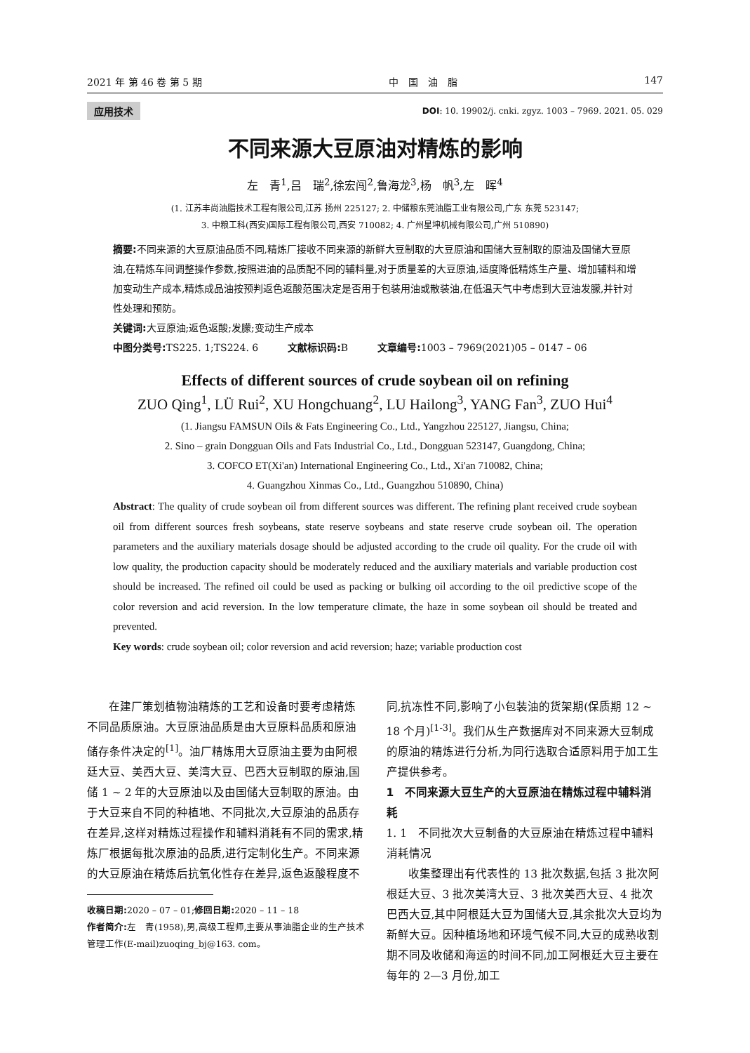2021 年 第 46 卷 第 5 期 中　国　油　脂 147
应用技术 DOI: 10. 19902/j. cnki. zgyz. 1003 – 7969. 2021. 05. 029
不同来源大豆原油对精炼的影响
左　青<sup>1</sup>,吕　瑞<sup>2</sup>,徐宏闯<sup>2</sup>,鲁海龙<sup>3</sup>,杨　帆<sup>3</sup>,左　晖<sup>4</sup>
(1. 江苏丰尚油脂技术工程有限公司,江苏 扬州 225127; 2. 中储粮东莞油脂工业有限公司,广东 东莞 523147;
3. 中粮工科(西安)国际工程有限公司,西安 710082; 4. 广州星坤机械有限公司,广州 510890)
摘要: 不同来源的大豆原油品质不同,精炼厂接收不同来源的新鲜大豆制取的大豆原油和国储大豆制取的原油及国储大豆原油,在精炼车间调整操作参数,按照进油的品质配不同的辅料量,对于质量差的大豆原油,适度降低精炼生产量、增加辅料和增加变动生产成本,精炼成品油按预判返色返酸范围决定是否用于包装用油或散装油,在低温天气中考虑到大豆油发朦,并针对性处理和预防。
关键词: 大豆原油;返色返酸;发朦;变动生产成本
中图分类号: TS225. 1;TS224. 6　　　文献标识码: B　　　文章编号: 1003 – 7969(2021)05 – 0147 – 06
Effects of different sources of crude soybean oil on refining
ZUO Qing<sup>1</sup>, LÜ Rui<sup>2</sup>, XU Hongchuang<sup>2</sup>, LU Hailong<sup>3</sup>, YANG Fan<sup>3</sup>, ZUO Hui<sup>4</sup>
(1. Jiangsu FAMSUN Oils & Fats Engineering Co., Ltd., Yangzhou 225127, Jiangsu, China;
2. Sino – grain Dongguan Oils and Fats Industrial Co., Ltd., Dongguan 523147, Guangdong, China;
3. COFCO ET(Xi'an) International Engineering Co., Ltd., Xi'an 710082, China;
4. Guangzhou Xinmas Co., Ltd., Guangzhou 510890, China)
Abstract: The quality of crude soybean oil from different sources was different. The refining plant received crude soybean oil from different sources fresh soybeans, state reserve soybeans and state reserve crude soybean oil. The operation parameters and the auxiliary materials dosage should be adjusted according to the crude oil quality. For the crude oil with low quality, the production capacity should be moderately reduced and the auxiliary materials and variable production cost should be increased. The refined oil could be used as packing or bulking oil according to the oil predictive scope of the color reversion and acid reversion. In the low temperature climate, the haze in some soybean oil should be treated and prevented.
Key words: crude soybean oil; color reversion and acid reversion; haze; variable production cost
在建厂策划植物油精炼的工艺和设备时要考虑精炼不同品质原油。大豆原油品质是由大豆原料品质和原油储存条件决定的<sup>[1]</sup>。油厂精炼用大豆原油主要为由阿根廷大豆、美西大豆、美湾大豆、巴西大豆制取的原油,国储 1 ~ 2 年的大豆原油以及由国储大豆制取的原油。由于大豆来自不同的种植地、不同批次,大豆原油的品质存在差异,这样对精炼过程操作和辅料消耗有不同的需求,精炼厂根据每批次原油的品质,进行定制化生产。不同来源的大豆原油在精炼后抗氧化性存在差异,返色返酸程度不
收稿日期: 2020 – 07 – 01;修回日期: 2020 – 11 – 18
作者简介: 左　青(1958),男,高级工程师,主要从事油脂企业的生产技术管理工作(E-mail)zuoqing_bj@163. com。
同,抗冻性不同,影响了小包装油的货架期(保质期 12 ~ 18 个月)<sup>[1-3]</sup>。我们从生产数据库对不同来源大豆制成的原油的精炼进行分析,为同行选取合适原料用于加工生产提供参考。
1　不同来源大豆生产的大豆原油在精炼过程中辅料消耗
1. 1　不同批次大豆制备的大豆原油在精炼过程中辅料消耗情况
收集整理出有代表性的 13 批次数据,包括 3 批次阿根廷大豆、3 批次美湾大豆、3 批次美西大豆、4 批次巴西大豆,其中阿根廷大豆为国储大豆,其余批次大豆均为新鲜大豆。因种植场地和环境气候不同,大豆的成熟收割期不同及收储和海运的时间不同,加工阿根廷大豆主要在每年的 2—3 月份,加工